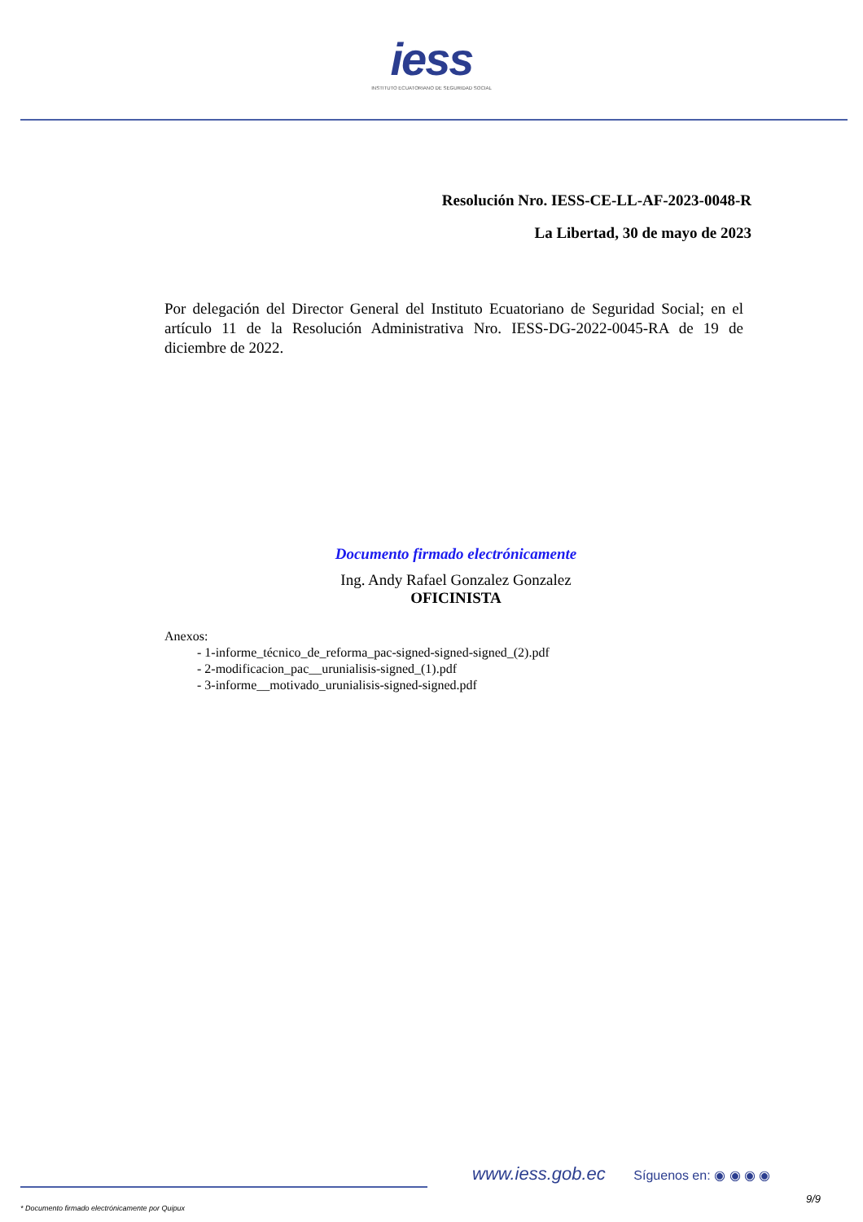iess
INSTITUTO ECUATORIANO DE SEGURIDAD SOCIAL
Resolución Nro. IESS-CE-LL-AF-2023-0048-R
La Libertad, 30 de mayo de 2023
Por delegación del Director General del Instituto Ecuatoriano de Seguridad Social; en el artículo 11 de la Resolución Administrativa Nro. IESS-DG-2022-0045-RA de 19 de diciembre de 2022.
Documento firmado electrónicamente
Ing. Andy Rafael Gonzalez Gonzalez
OFICINISTA
Anexos:
- 1-informe_técnico_de_reforma_pac-signed-signed-signed_(2).pdf
- 2-modificacion_pac__urunialisis-signed_(1).pdf
- 3-informe__motivado_urunialisis-signed-signed.pdf
www.iess.gob.ec Síguenos en: ◉ ◉ ◉ ◉
9/9
* Documento firmado electrónicamente por Quipux